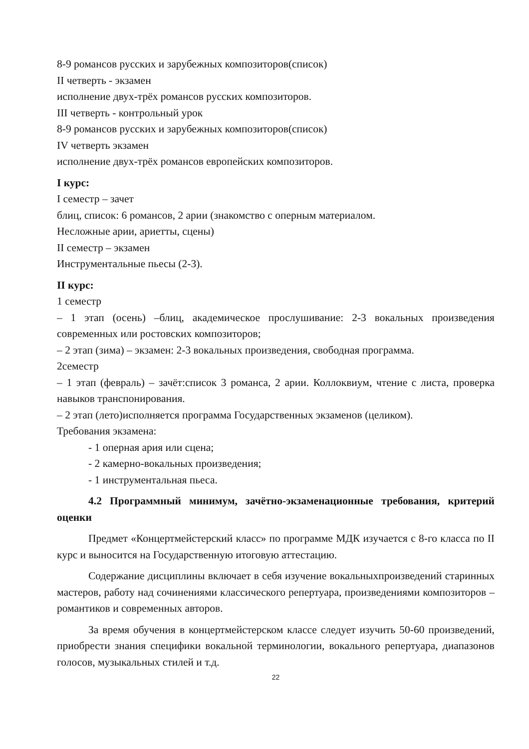8-9 романсов русских и зарубежных композиторов(список)
II четверть - экзамен
исполнение двух-трёх романсов русских композиторов.
III четверть - контрольный урок
8-9 романсов русских и зарубежных композиторов(список)
IV четверть экзамен
исполнение двух-трёх романсов европейских композиторов.
I курс:
I семестр – зачет
блиц, список: 6 романсов, 2 арии (знакомство с оперным материалом.
Несложные арии, ариетты, сцены)
II семестр – экзамен
Инструментальные пьесы (2-3).
II курс:
1 семестр
– 1 этап (осень) –блиц, академическое прослушивание: 2-3 вокальных произведения современных или ростовских композиторов;
– 2 этап (зима) – экзамен: 2-3 вокальных произведения, свободная программа.
2семестр
– 1 этап (февраль) – зачёт:список 3 романса, 2 арии. Коллоквиум, чтение с листа, проверка навыков транспонирования.
– 2 этап (лето)исполняется программа Государственных экзаменов (целиком).
Требования экзамена:
- 1 оперная ария или сцена;
- 2 камерно-вокальных произведения;
- 1 инструментальная пьеса.
4.2 Программный минимум, зачётно-экзаменационные требования, критерий оценки
Предмет «Концертмейстерский класс» по программе МДК изучается с 8-го класса по II курс и выносится на Государственную итоговую аттестацию.
Содержание дисциплины включает в себя изучение вокальныхпроизведений старинных мастеров, работу над сочинениями классического репертуара, произведениями композиторов – романтиков и современных авторов.
За время обучения в концертмейстерском классе следует изучить 50-60 произведений, приобрести знания специфики вокальной терминологии, вокального репертуара, диапазонов голосов, музыкальных стилей и т.д.
22